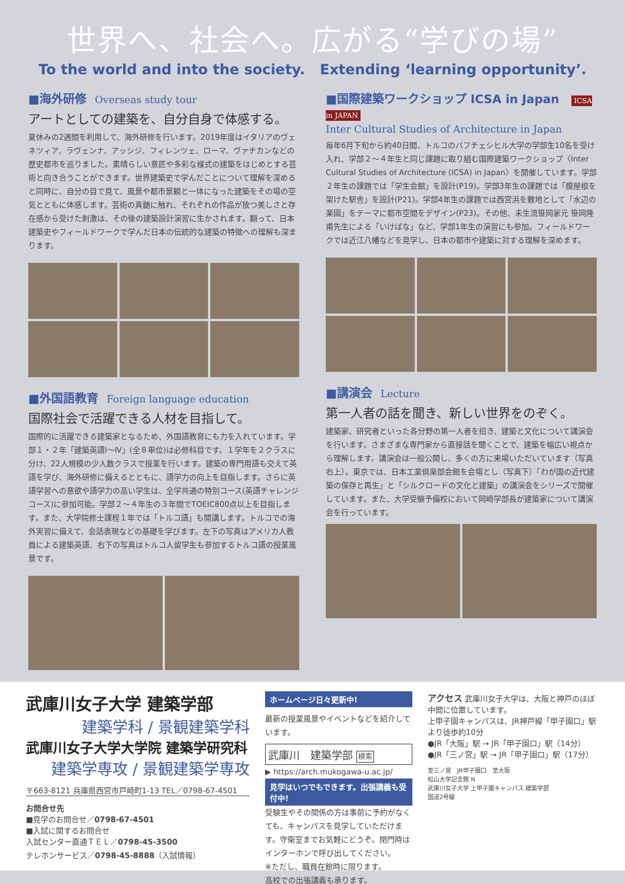世界へ、社会へ。広がる“学びの場”
To the world and into the society. Extending ‘learning opportunity’.
■海外研修 Overseas study tour
アートとしての建築を、自分自身で体感する。
夏休みの2週間を利用して、海外研修を行います。2019年度はイタリアのヴェネツィア、ラヴェンナ、アッシジ、フィレンツェ、ローマ、ヴァチカンなどの歴史都市を巡りました。素晴らしい意匠や多彩な様式の建築をはじめとする芸術と向き合うことができます。世界建築史で学んだことについて理解を深めると同時に、自分の目で見て、風景や都市景観と一体になった建築をその場の空気とともに体感します。芸術の真髄に触れ、それぞれの作品が放つ美しさと存在感から受けた刺激は、その後の建築設計演習に生かされます。翻って、日本建築史やフィールドワークで学んだ日本の伝統的な建築の特徴への理解も深まります。
■外国語教育 Foreign language education
国際社会で活躍できる人材を目指して。
国際的に活躍できる建築家となるため、外国語教育にも力を入れています。学部１・２年「建築英語Ⅰ～Ⅳ」(全８単位)は必修科目です。１学年を２クラスに分け、22人規模の少人数クラスで授業を行います。建築の専門用語も交えて英語を学び、海外研修に備えるとともに、語学力の向上を目指します。さらに英語学習への意欲や語学力の高い学生は、全学共通の特別コース(英語チャレンジコース)に参加可能。学部２～４年生の３年間でTOEIC800点以上を目指します。また、大学院修士課程１年では「トルコ語」も開講します。トルコでの海外実習に備えて、会話表現などの基礎を学びます。左下の写真はアメリカ人教員による建築英語、右下の写真はトルコ人留学生も参加するトルコ語の授業風景です。
■国際建築ワークショップ ICSA in Japan ICSA in JAPAN
Inter Cultural Studies of Architecture in Japan
毎年6月下旬から約40日間、トルコのバフチェシヒル大学の学部生10名を受け入れ、学部２～４年生と同じ課題に取り組む国際建築ワークショップ〈Inter Cultural Studies of Architecture (ICSA) in Japan〉を開催しています。学部２年生の課題では「学生会館」を設計(P19)。学部3年生の課題では「膜屋根を架けた駅舎」を設計(P21)。学部4年生の課題では西宮浜を敷地として「水辺の楽園」をテーマに都市空間をデザイン(P23)。その他、未生流笹岡家元 笹岡隆甫先生による「いけばな」など、学部1年生の演習にも参加。フィールドワークでは近江八幡などを見学し、日本の都市や建築に対する理解を深めます。
■講演会 Lecture
第一人者の話を聞き、新しい世界をのぞく。
建築家、研究者といった各分野の第一人者を招き、建築と文化について講演会を行います。さまざまな専門家から直接話を聞くことで、建築を幅広い視点から理解します。講演会は一般公開し、多くの方に来場いただいています（写真右上）。東京では、日本工業倶楽部会館を会場とし（写真下）「わが国の近代建築の保存と再生」と「シルクロードの文化と建築」の講演会をシリーズで開催しています。また、大学受験予備校において岡崎学部長が建築家について講演会を行っています。
武庫川女子大学 建築学部
建築学科 / 景観建築学科
武庫川女子大学大学院 建築学研究科
建築学専攻 / 景観建築学専攻
〒663-8121 兵庫県西宮市戸崎町1-13 TEL／0798-67-4501
お問合せ先
■見学のお問合せ／0798-67-4501
■入試に関するお問合せ
入試センター直通ＴＥＬ／0798-45-3500
テレホンサービス／0798-45-8888（入試情報）
ホームページ日々更新中!
最新の授業風景やイベントなどを紹介しています。
武庫川　建築学部 検索
▶ https://arch.mukogawa-u.ac.jp/
見学はいつでもできます。出張講義も受付中!
受験生やその関係の方は事前に予約がなくても、キャンパスを見学していただけます。守衛室までお気軽にどうぞ。閉門時はインターホンで呼び出してください。
※ただし、職員在館時に限ります。
高校での出張講義も承ります。
アクセス 武庫川女子大学は、大阪と神戸のほぼ中間に位置しています。
上甲子園キャンパスは、JR神戸線「甲子園口」駅より徒歩約10分
●JR「大阪」駅 → JR「甲子園口」駅（14分）
●JR「三ノ宮」駅 → JR「甲子園口」駅（17分）
至三ノ宮　JR甲子園口　至大阪
松山大学記念館 N
武庫川女子大学 上甲子園キャンパス 建築学部
国道2号線